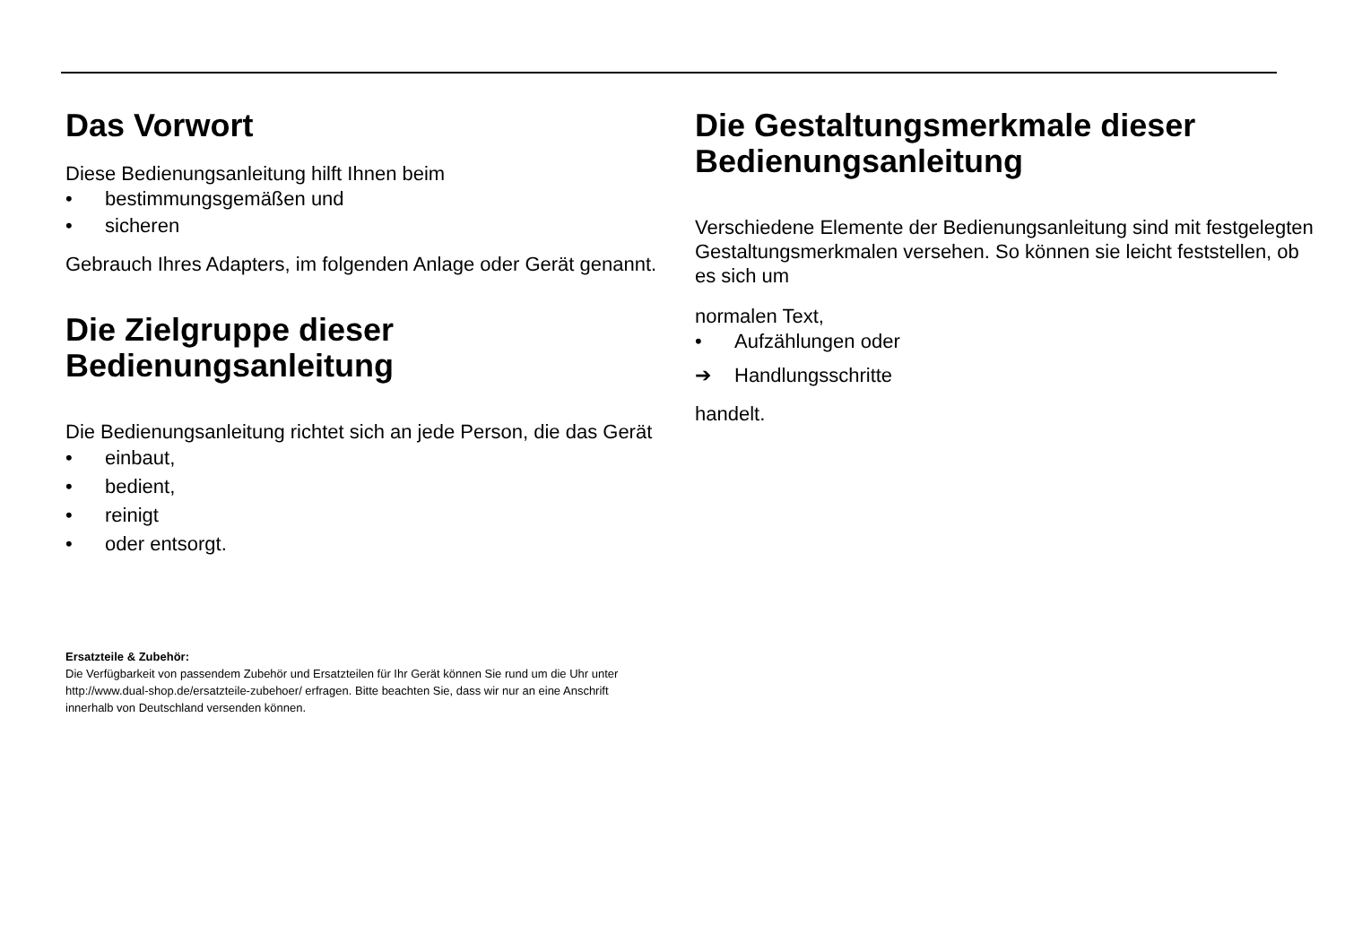Das Vorwort
Diese Bedienungsanleitung hilft Ihnen beim
• bestimmungsgemäßen und
• sicheren
Gebrauch Ihres Adapters, im folgenden Anlage oder Gerät genannt.
Die Zielgruppe dieser Bedienungsanleitung
Die Bedienungsanleitung richtet sich an jede Person, die das Gerät
• einbaut,
• bedient,
• reinigt
• oder entsorgt.
Ersatzteile & Zubehör:
Die Verfügbarkeit von passendem Zubehör und Ersatzteilen für Ihr Gerät können Sie rund um die Uhr unter http://www.dual-shop.de/ersatzteile-zubehoer/ erfragen. Bitte beachten Sie, dass wir nur an eine Anschrift innerhalb von Deutschland versenden können.
Die Gestaltungsmerkmale dieser Bedienungsanleitung
Verschiedene Elemente der Bedienungsanleitung sind mit festgelegten Gestaltungsmerkmalen versehen. So können sie leicht feststellen, ob es sich um
normalen Text,
• Aufzählungen oder
➔ Handlungsschritte
handelt.